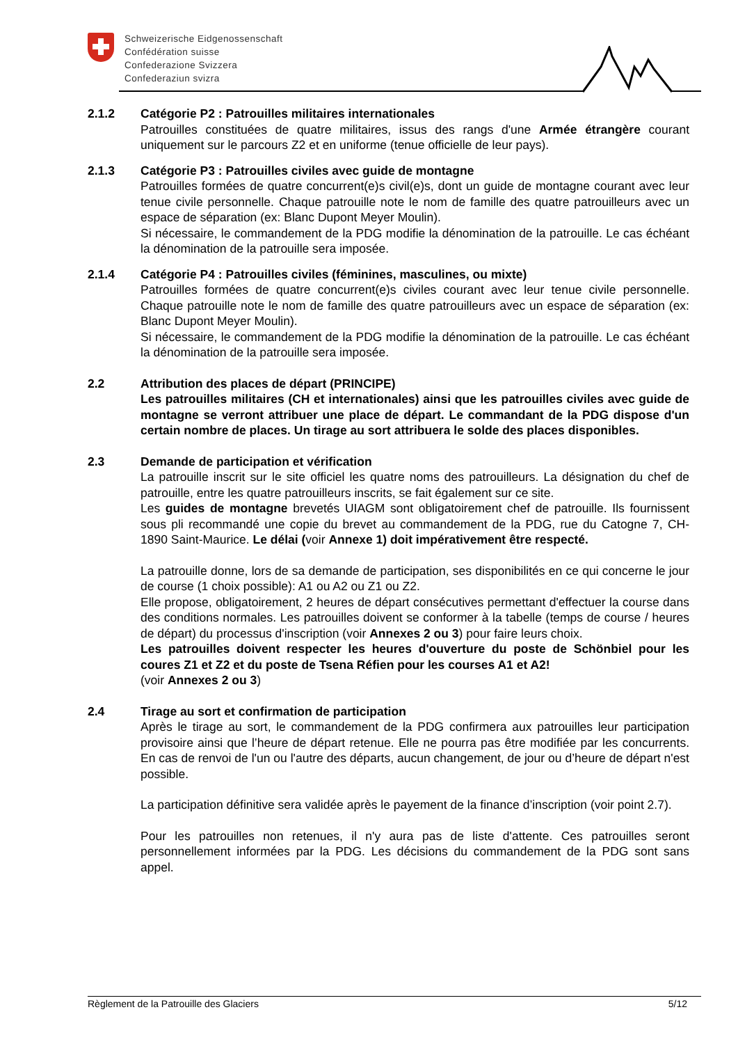Schweizerische Eidgenossenschaft
Confédération suisse
Confederazione Svizzera
Confederaziun svizra
2.1.2 Catégorie P2 : Patrouilles militaires internationales
Patrouilles constituées de quatre militaires, issus des rangs d'une Armée étrangère courant uniquement sur le parcours Z2 et en uniforme (tenue officielle de leur pays).
2.1.3 Catégorie P3 : Patrouilles civiles avec guide de montagne
Patrouilles formées de quatre concurrent(e)s civil(e)s, dont un guide de montagne courant avec leur tenue civile personnelle. Chaque patrouille note le nom de famille des quatre patrouilleurs avec un espace de séparation (ex: Blanc Dupont Meyer Moulin).
Si nécessaire, le commandement de la PDG modifie la dénomination de la patrouille. Le cas échéant la dénomination de la patrouille sera imposée.
2.1.4 Catégorie P4 : Patrouilles civiles (féminines, masculines, ou mixte)
Patrouilles formées de quatre concurrent(e)s civiles courant avec leur tenue civile personnelle. Chaque patrouille note le nom de famille des quatre patrouilleurs avec un espace de séparation (ex: Blanc Dupont Meyer Moulin).
Si nécessaire, le commandement de la PDG modifie la dénomination de la patrouille. Le cas échéant la dénomination de la patrouille sera imposée.
2.2 Attribution des places de départ (PRINCIPE)
Les patrouilles militaires (CH et internationales) ainsi que les patrouilles civiles avec guide de montagne se verront attribuer une place de départ. Le commandant de la PDG dispose d'un certain nombre de places. Un tirage au sort attribuera le solde des places disponibles.
2.3 Demande de participation et vérification
La patrouille inscrit sur le site officiel les quatre noms des patrouilleurs. La désignation du chef de patrouille, entre les quatre patrouilleurs inscrits, se fait également sur ce site.
Les guides de montagne brevetés UIAGM sont obligatoirement chef de patrouille. Ils fournissent sous pli recommandé une copie du brevet au commandement de la PDG, rue du Catogne 7, CH-1890 Saint-Maurice. Le délai (voir Annexe 1) doit impérativement être respecté.
La patrouille donne, lors de sa demande de participation, ses disponibilités en ce qui concerne le jour de course (1 choix possible): A1 ou A2 ou Z1 ou Z2.
Elle propose, obligatoirement, 2 heures de départ consécutives permettant d'effectuer la course dans des conditions normales. Les patrouilles doivent se conformer à la tabelle (temps de course / heures de départ) du processus d'inscription (voir Annexes 2 ou 3) pour faire leurs choix.
Les patrouilles doivent respecter les heures d'ouverture du poste de Schönbiel pour les coures Z1 et Z2 et du poste de Tsena Réfien pour les courses A1 et A2!
(voir Annexes 2 ou 3)
2.4 Tirage au sort et confirmation de participation
Après le tirage au sort, le commandement de la PDG confirmera aux patrouilles leur participation provisoire ainsi que l’heure de départ retenue. Elle ne pourra pas être modifiée par les concurrents. En cas de renvoi de l'un ou l'autre des départs, aucun changement, de jour ou d’heure de départ n'est possible.
La participation définitive sera validée après le payement de la finance d’inscription (voir point 2.7).
Pour les patrouilles non retenues, il n'y aura pas de liste d'attente. Ces patrouilles seront personnellement informées par la PDG. Les décisions du commandement de la PDG sont sans appel.
Règlement de la Patrouille des Glaciers 5/12